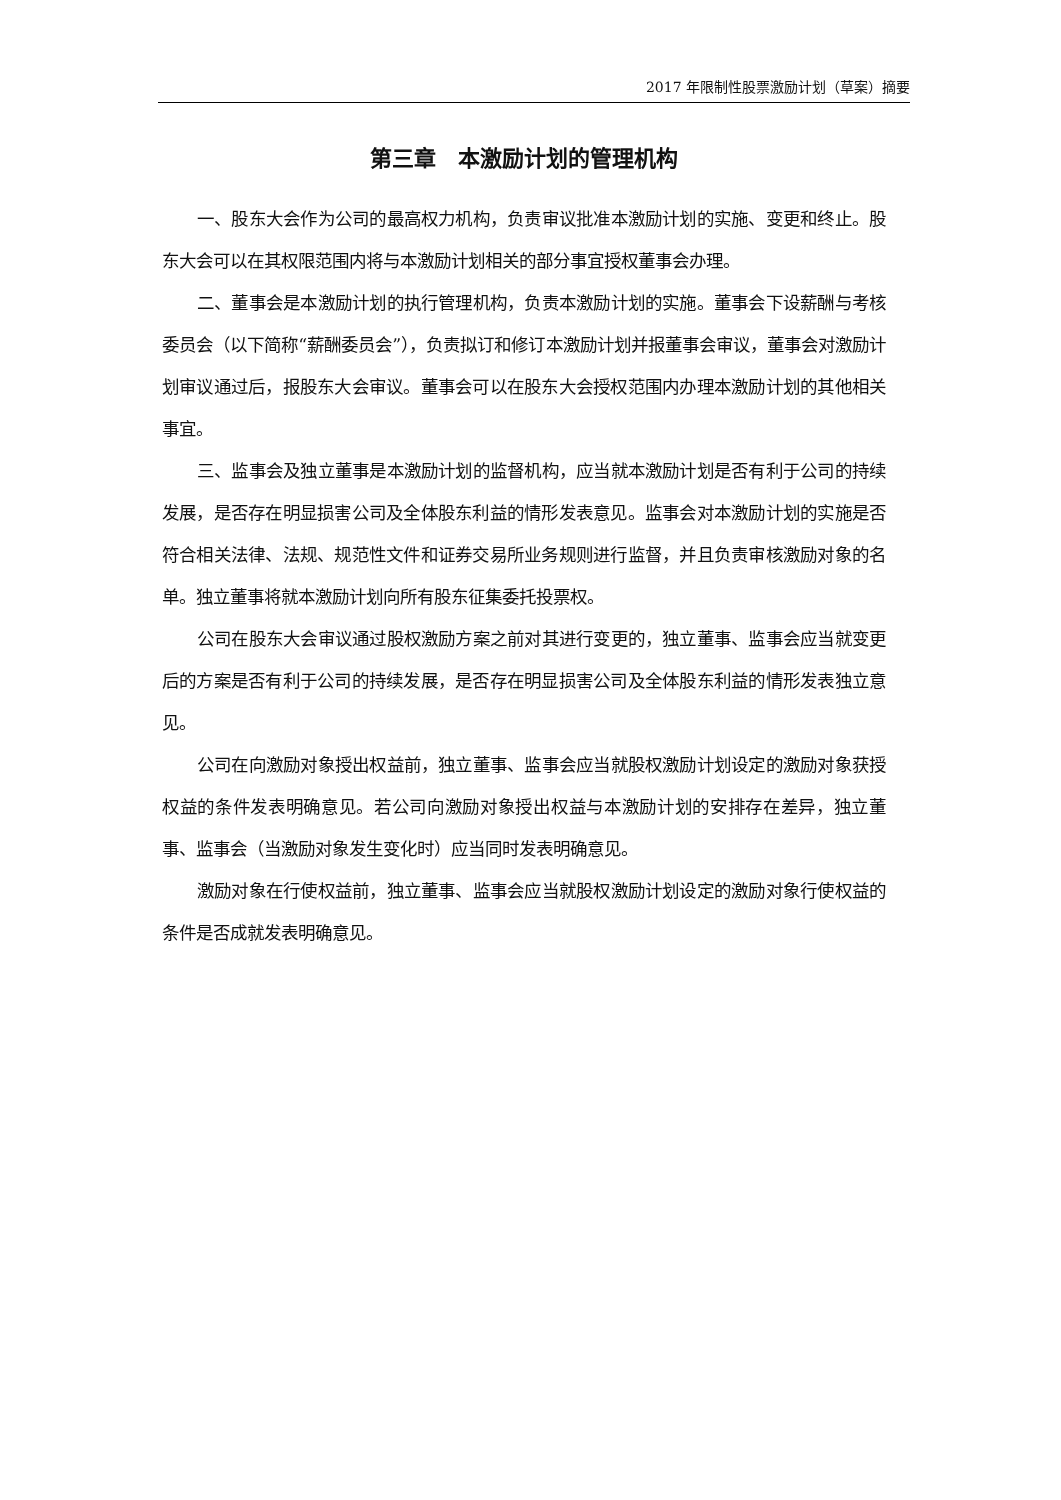2017 年限制性股票激励计划（草案）摘要
第三章　本激励计划的管理机构
一、股东大会作为公司的最高权力机构，负责审议批准本激励计划的实施、变更和终止。股东大会可以在其权限范围内将与本激励计划相关的部分事宜授权董事会办理。
二、董事会是本激励计划的执行管理机构，负责本激励计划的实施。董事会下设薪酬与考核委员会（以下简称“薪酬委员会”），负责拟订和修订本激励计划并报董事会审议，董事会对激励计划审议通过后，报股东大会审议。董事会可以在股东大会授权范围内办理本激励计划的其他相关事宜。
三、监事会及独立董事是本激励计划的监督机构，应当就本激励计划是否有利于公司的持续发展，是否存在明显损害公司及全体股东利益的情形发表意见。监事会对本激励计划的实施是否符合相关法律、法规、规范性文件和证券交易所业务规则进行监督，并且负责审核激励对象的名单。独立董事将就本激励计划向所有股东征集委托投票权。
公司在股东大会审议通过股权激励方案之前对其进行变更的，独立董事、监事会应当就变更后的方案是否有利于公司的持续发展，是否存在明显损害公司及全体股东利益的情形发表独立意见。
公司在向激励对象授出权益前，独立董事、监事会应当就股权激励计划设定的激励对象获授权益的条件发表明确意见。若公司向激励对象授出权益与本激励计划的安排存在差异，独立董事、监事会（当激励对象发生变化时）应当同时发表明确意见。
激励对象在行使权益前，独立董事、监事会应当就股权激励计划设定的激励对象行使权益的条件是否成就发表明确意见。